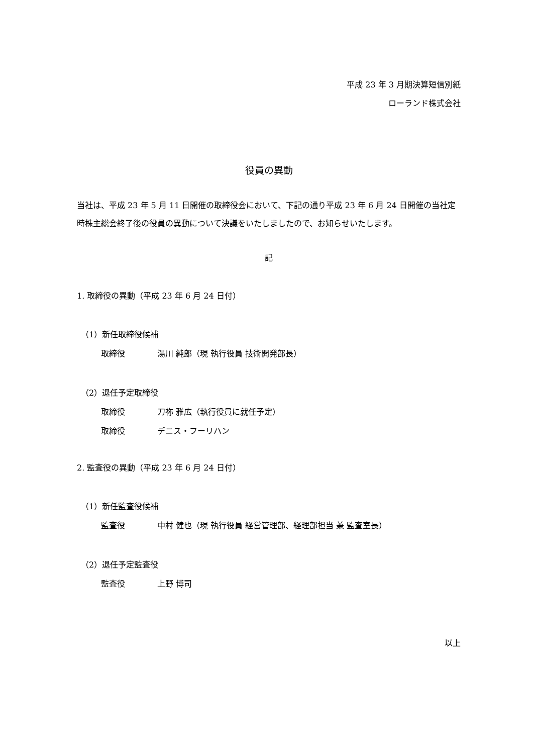平成 23 年 3 月期決算短信別紙
ローランド株式会社
役員の異動
当社は、平成 23 年 5 月 11 日開催の取締役会において、下記の通り平成 23 年 6 月 24 日開催の当社定時株主総会終了後の役員の異動について決議をいたしましたので、お知らせいたします。
記
1. 取締役の異動（平成 23 年 6 月 24 日付）
（1）新任取締役候補
取締役 湯川 純郎（現 執行役員 技術開発部長）
（2）退任予定取締役
取締役 刀祢 雅広（執行役員に就任予定）
取締役 デニス・フーリハン
2. 監査役の異動（平成 23 年 6 月 24 日付）
（1）新任監査役候補
監査役 中村 健也（現 執行役員 経営管理部、経理部担当 兼 監査室長）
（2）退任予定監査役
監査役 上野 博司
以上